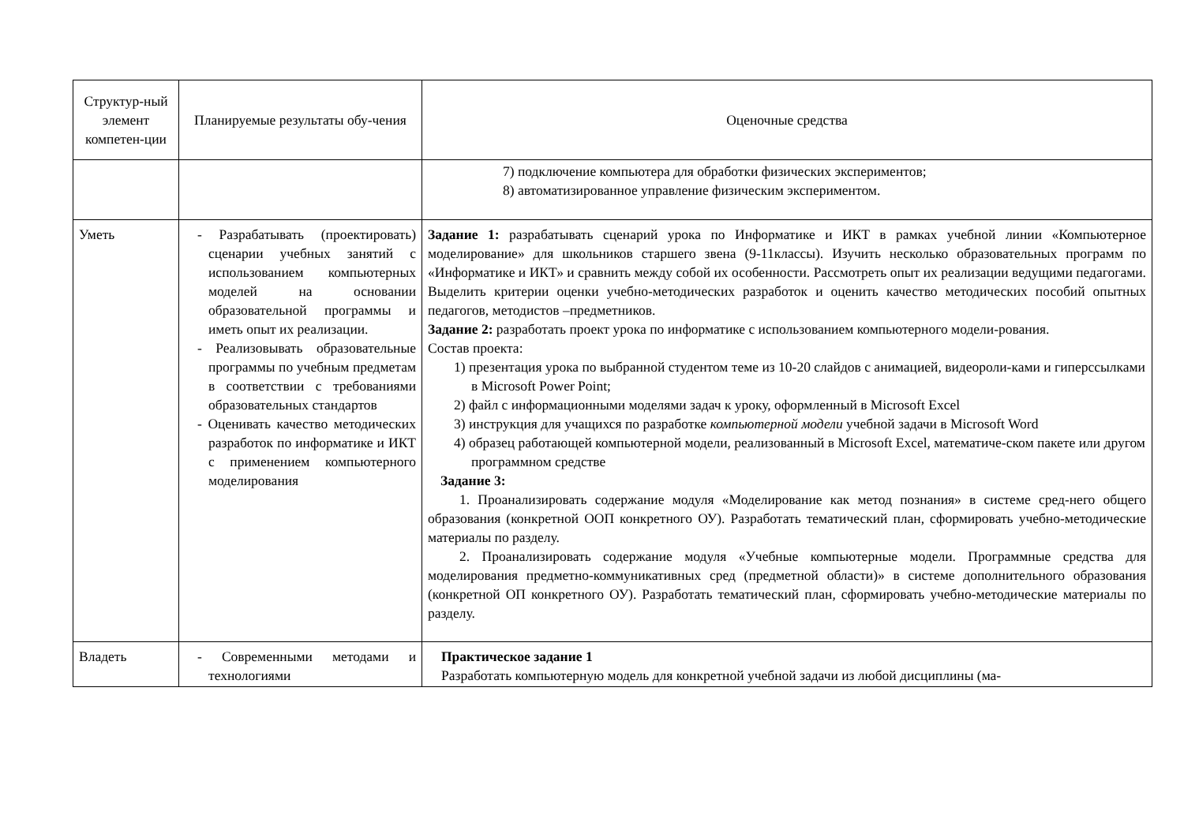| Структур-ный элемент компетен-ции | Планируемые результаты обу-чения | Оценочные средства |
| | | 7) подключение компьютера для обработки физических экспериментов; 8) автоматизированное управление физическим экспериментом. |
| Уметь | - Разрабатывать (проектировать) сценарии учебных занятий с использованием компьютерных моделей на основании образовательной программы и иметь опыт их реализации. - Реализовывать образовательные программы по учебным предметам в соответствии с требованиями образовательных стандартов - Оценивать качество методических разработок по информатике и ИКТ с применением компьютерного моделирования | Задание 1: разрабатывать сценарий урока по Информатике и ИКТ в рамках учебной линии «Компьютерное моделирование» для школьников старшего звена (9-11классы). Изучить несколько образовательных программ по «Информатике и ИКТ» и сравнить между собой их особенности. Рассмотреть опыт их реализации ведущими педагогами. Выделить критерии оценки учебно-методических разработок и оценить качество методических пособий опытных педагогов, методистов –предметников. Задание 2: разработать проект урока по информатике с использованием компьютерного модели-рования. Состав проекта: 1) презентация урока по выбранной студентом теме из 10-20 слайдов с анимацией, видеороли-ками и гиперссылками в Microsoft Power Point; 2) файл с информационными моделями задач к уроку, оформленный в Microsoft Excel 3) инструкция для учащихся по разработке компьютерной модели учебной задачи в Microsoft Word 4) образец работающей компьютерной модели, реализованный в Microsoft Excel, математиче-ском пакете или другом программном средстве Задание 3: 1. Проанализировать содержание модуля «Моделирование как метод познания» в системе сред-него общего образования (конкретной ООП конкретного ОУ). Разработать тематический план, сформировать учебно-методические материалы по разделу. 2. Проанализировать содержание модуля «Учебные компьютерные модели. Программные средства для моделирования предметно-коммуникативных сред (предметной области)» в системе дополнительного образования (конкретной ОП конкретного ОУ). Разработать тематический план, сформировать учебно-методические материалы по разделу. |
| Владеть | - Современными методами и технологиями | Практическое задание 1 Разработать компьютерную модель для конкретной учебной задачи из любой дисциплины (ма- |